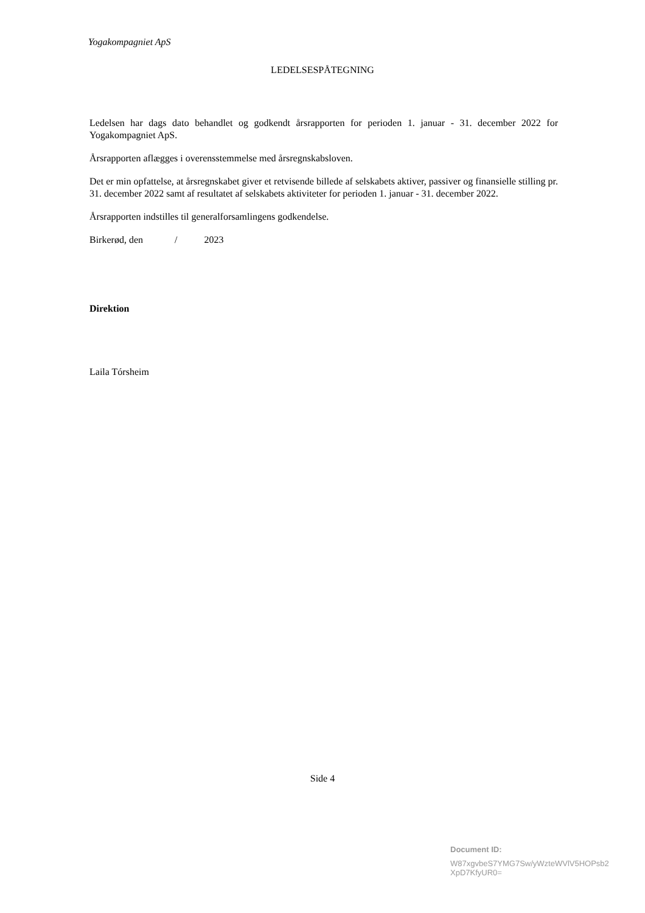Yogakompagniet ApS
LEDELSESPÅTEGNING
Ledelsen har dags dato behandlet og godkendt årsrapporten for perioden 1. januar - 31. december 2022 for Yogakompagniet ApS.
Årsrapporten aflægges i overensstemmelse med årsregnskabsloven.
Det er min opfattelse, at årsregnskabet giver et retvisende billede af selskabets aktiver, passiver og finansielle stilling pr. 31. december 2022 samt af resultatet af selskabets aktiviteter for perioden 1. januar - 31. december 2022.
Årsrapporten indstilles til generalforsamlingens godkendelse.
Birkerød, den / 2023
Direktion
Laila Tórsheim
Side 4
Document ID:
W87xgvbeS7YMG7Sw/yWzteWVlV5HOPsb2
XpD7KfyUR0=